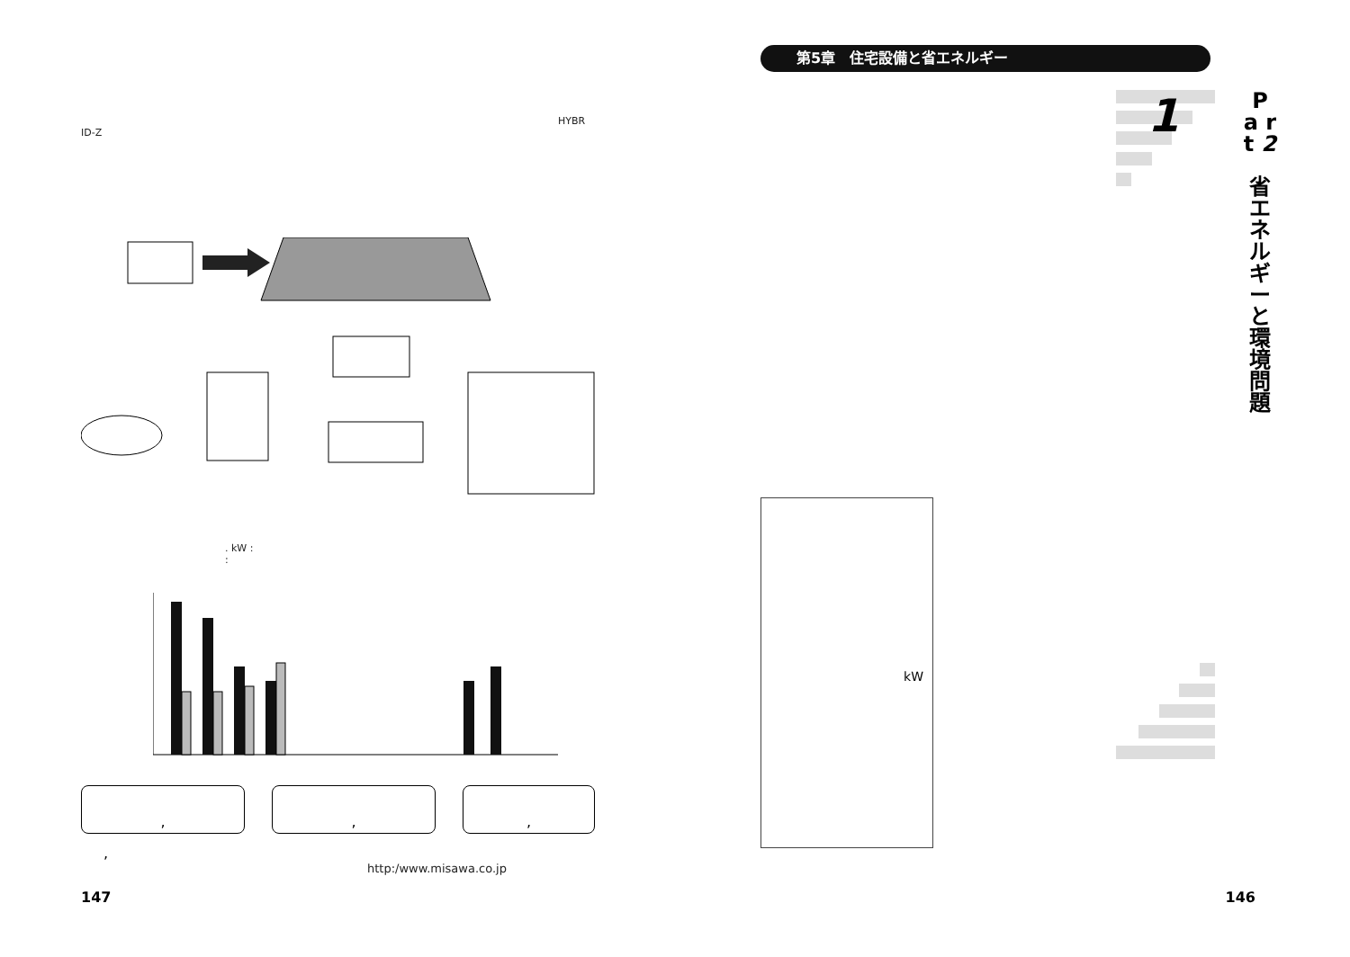HYBR
ID-Z
. kW :
:
, , ,
,
http:/www.misawa.co.jp
147
第5章　住宅設備と省エネルギー
1
P a r t 2
省 エ ネ ル ギ ー と 環 境 問 題
kW
146